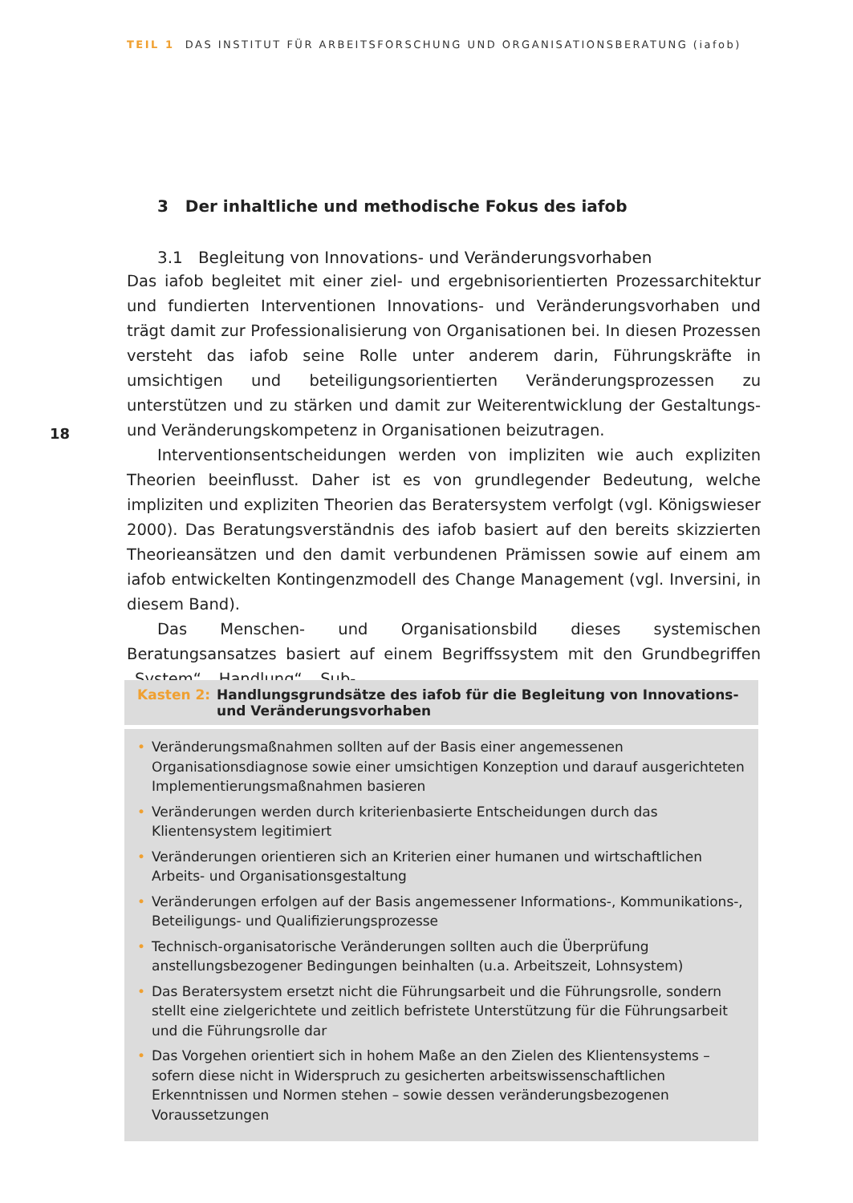TEIL 1 DAS INSTITUT FÜR ARBEITSFORSCHUNG UND ORGANISATIONSBERATUNG (iafob)
18
3 Der inhaltliche und methodische Fokus des iafob
3.1 Begleitung von Innovations- und Veränderungsvorhaben
Das iafob begleitet mit einer ziel- und ergebnisorientierten Prozessarchitektur und fundierten Interventionen Innovations- und Veränderungsvorhaben und trägt damit zur Professionalisierung von Organisationen bei. In diesen Prozessen versteht das iafob seine Rolle unter anderem darin, Führungskräfte in umsichtigen und beteiligungsorientierten Veränderungsprozessen zu unterstützen und zu stärken und damit zur Weiterentwicklung der Gestaltungs- und Veränderungskompetenz in Organisationen beizutragen.
Interventionsentscheidungen werden von impliziten wie auch expliziten Theorien beeinflusst. Daher ist es von grundlegender Bedeutung, welche impliziten und expliziten Theorien das Beratersystem verfolgt (vgl. Königswieser 2000). Das Beratungsverständnis des iafob basiert auf den bereits skizzierten Theorieansätzen und den damit verbundenen Prämissen sowie auf einem am iafob entwickelten Kontingenzmodell des Change Management (vgl. Inversini, in diesem Band).
Das Menschen- und Organisationsbild dieses systemischen Beratungsansatzes basiert auf einem Begriffssystem mit den Grundbegriffen „System“, „Handlung“, „Sub-
Kasten 2: Handlungsgrundsätze des iafob für die Begleitung von Innovations-
und Veränderungsvorhaben
• Veränderungsmaßnahmen sollten auf der Basis einer angemessenen Organisationsdiagnose sowie einer umsichtigen Konzeption und darauf ausgerichteten Implementierungsmaßnahmen basieren
• Veränderungen werden durch kriterienbasierte Entscheidungen durch das Klientensystem legitimiert
• Veränderungen orientieren sich an Kriterien einer humanen und wirtschaftlichen Arbeits- und Organisationsgestaltung
• Veränderungen erfolgen auf der Basis angemessener Informations-, Kommunikations-, Beteiligungs- und Qualifizierungsprozesse
• Technisch-organisatorische Veränderungen sollten auch die Überprüfung anstellungsbezogener Bedingungen beinhalten (u.a. Arbeitszeit, Lohnsystem)
• Das Beratersystem ersetzt nicht die Führungsarbeit und die Führungsrolle, sondern stellt eine zielgerichtete und zeitlich befristete Unterstützung für die Führungsarbeit und die Führungsrolle dar
• Das Vorgehen orientiert sich in hohem Maße an den Zielen des Klientensystems – sofern diese nicht in Widerspruch zu gesicherten arbeitswissenschaftlichen Erkenntnissen und Normen stehen – sowie dessen veränderungsbezogenen Voraussetzungen